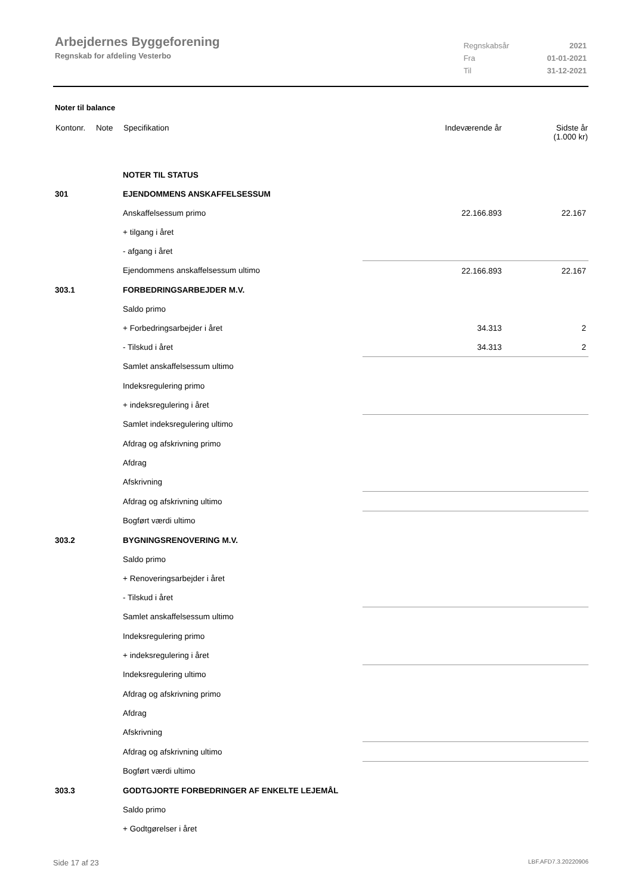Arbejdernes Byggeforening
Regnskab for afdeling Vesterbo
| Regnskabsår | 2021 |
| Fra | 01-01-2021 |
| Til | 31-12-2021 |
Noter til balance
| Kontonr. | Note | Specifikation | Indeværende år | Sidste år (1.000 kr) |
| --- | --- | --- | --- | --- |
| | | NOTER TIL STATUS | | |
| 301 | | EJENDOMMENS ANSKAFFELSESSUM | | |
| | | Anskaffelsessum primo | 22.166.893 | 22.167 |
| | | + tilgang i året | | |
| | | - afgang i året | | |
| | | Ejendommens anskaffelsessum ultimo | 22.166.893 | 22.167 |
| 303.1 | | FORBEDRINGSARBEJDER M.V. | | |
| | | Saldo primo | | |
| | | + Forbedringsarbejder i året | 34.313 | 2 |
| | | - Tilskud i året | 34.313 | 2 |
| | | Samlet anskaffelsessum ultimo | | |
| | | Indeksregulering primo | | |
| | | + indeksregulering i året | | |
| | | Samlet indeksregulering ultimo | | |
| | | Afdrag og afskrivning primo | | |
| | | Afdrag | | |
| | | Afskrivning | | |
| | | Afdrag og afskrivning ultimo | | |
| | | Bogført værdi ultimo | | |
| 303.2 | | BYGNINGSRENOVERING M.V. | | |
| | | Saldo primo | | |
| | | + Renoveringsarbejder i året | | |
| | | - Tilskud i året | | |
| | | Samlet anskaffelsessum ultimo | | |
| | | Indeksregulering primo | | |
| | | + indeksregulering i året | | |
| | | Indeksregulering ultimo | | |
| | | Afdrag og afskrivning primo | | |
| | | Afdrag | | |
| | | Afskrivning | | |
| | | Afdrag og afskrivning ultimo | | |
| | | Bogført værdi ultimo | | |
| 303.3 | | GODTGJORTE FORBEDRINGER AF ENKELTE LEJEMÅL | | |
| | | Saldo primo | | |
| | | + Godtgørelser i året | | |
Side 17 af 23 LBF.AFD7.3.20220906